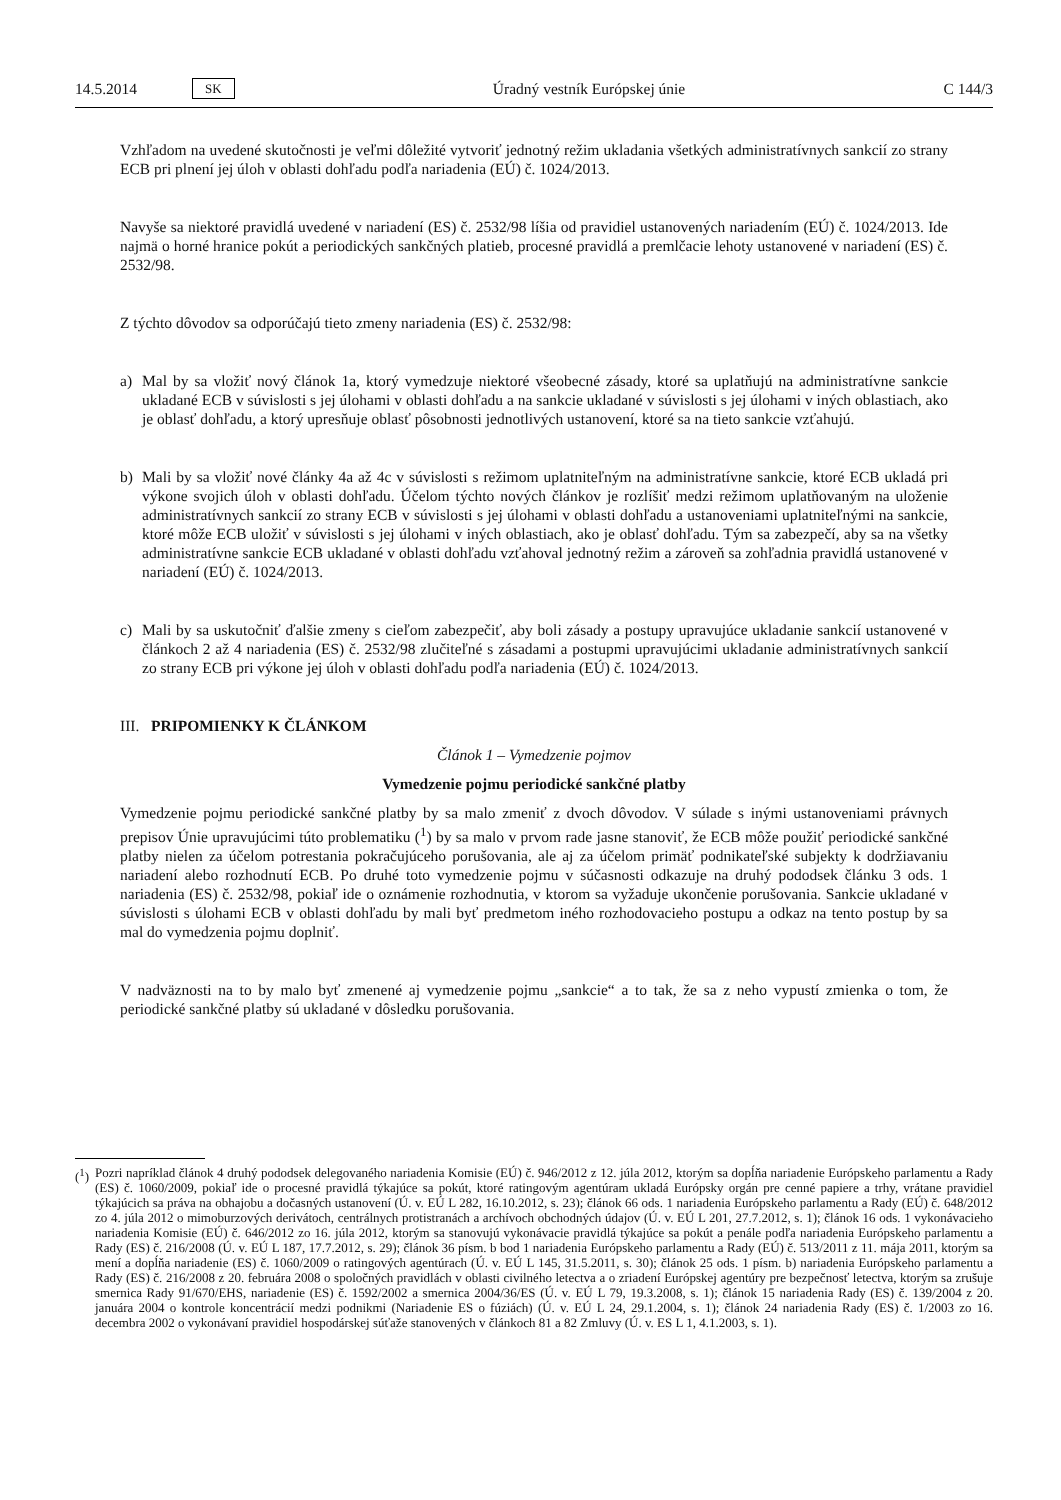14.5.2014 SK Úradný vestník Európskej únie C 144/3
Vzhľadom na uvedené skutočnosti je veľmi dôležité vytvoriť jednotný režim ukladania všetkých administratívnych sankcií zo strany ECB pri plnení jej úloh v oblasti dohľadu podľa nariadenia (EÚ) č. 1024/2013.
Navyše sa niektoré pravidlá uvedené v nariadení (ES) č. 2532/98 líšia od pravidiel ustanovených nariadením (EÚ) č. 1024/2013. Ide najmä o horné hranice pokút a periodických sankčných platieb, procesné pravidlá a premlčacie lehoty ustanovené v nariadení (ES) č. 2532/98.
Z týchto dôvodov sa odporúčajú tieto zmeny nariadenia (ES) č. 2532/98:
a) Mal by sa vložiť nový článok 1a, ktorý vymedzuje niektoré všeobecné zásady, ktoré sa uplatňujú na administratívne sankcie ukladané ECB v súvislosti s jej úlohami v oblasti dohľadu a na sankcie ukladané v súvislosti s jej úlohami v iných oblastiach, ako je oblasť dohľadu, a ktorý upresňuje oblasť pôsobnosti jednotlivých ustanovení, ktoré sa na tieto sankcie vzťahujú.
b) Mali by sa vložiť nové články 4a až 4c v súvislosti s režimom uplatniteľným na administratívne sankcie, ktoré ECB ukladá pri výkone svojich úloh v oblasti dohľadu. Účelom týchto nových článkov je rozlíšiť medzi režimom uplatňovaným na uloženie administratívnych sankcií zo strany ECB v súvislosti s jej úlohami v oblasti dohľadu a ustanoveniami uplatniteľnými na sankcie, ktoré môže ECB uložiť v súvislosti s jej úlohami v iných oblastiach, ako je oblasť dohľadu. Tým sa zabezpečí, aby sa na všetky administratívne sankcie ECB ukladané v oblasti dohľadu vzťahoval jednotný režim a zároveň sa zohľadnia pravidlá ustanovené v nariadení (EÚ) č. 1024/2013.
c) Mali by sa uskutočniť ďalšie zmeny s cieľom zabezpečiť, aby boli zásady a postupy upravujúce ukladanie sankcií ustanovené v článkoch 2 až 4 nariadenia (ES) č. 2532/98 zlučiteľné s zásadami a postupmi upravujúcimi ukladanie administratívnych sankcií zo strany ECB pri výkone jej úloh v oblasti dohľadu podľa nariadenia (EÚ) č. 1024/2013.
III. PRIPOMIENKY K ČLÁNKOM
Článok 1 – Vymedzenie pojmov
Vymedzenie pojmu periodické sankčné platby
Vymedzenie pojmu periodické sankčné platby by sa malo zmeniť z dvoch dôvodov. V súlade s inými ustanoveniami právnych prepisov Únie upravujúcimi túto problematiku (<sup>1</sup>) by sa malo v prvom rade jasne stanoviť, že ECB môže použiť periodické sankčné platby nielen za účelom potrestania pokračujúceho porušovania, ale aj za účelom primäť podnikateľské subjekty k dodržiavaniu nariadení alebo rozhodnutí ECB. Po druhé toto vymedzenie pojmu v súčasnosti odkazuje na druhý pododsek článku 3 ods. 1 nariadenia (ES) č. 2532/98, pokiaľ ide o oznámenie rozhodnutia, v ktorom sa vyžaduje ukončenie porušovania. Sankcie ukladané v súvislosti s úlohami ECB v oblasti dohľadu by mali byť predmetom iného rozhodovacieho postupu a odkaz na tento postup by sa mal do vymedzenia pojmu doplniť.
V nadväznosti na to by malo byť zmenené aj vymedzenie pojmu „sankcie“ a to tak, že sa z neho vypustí zmienka o tom, že periodické sankčné platby sú ukladané v dôsledku porušovania.
(<sup>1</sup>)
Pozri napríklad článok 4 druhý pododsek delegovaného nariadenia Komisie (EÚ) č. 946/2012 z 12. júla 2012, ktorým sa dopĺňa nariadenie Európskeho parlamentu a Rady (ES) č. 1060/2009, pokiaľ ide o procesné pravidlá týkajúce sa pokút, ktoré ratingovým agentúram ukladá Európsky orgán pre cenné papiere a trhy, vrátane pravidiel týkajúcich sa práva na obhajobu a dočasných ustanovení (Ú. v. EÚ L 282, 16.10.2012, s. 23); článok 66 ods. 1 nariadenia Európskeho parlamentu a Rady (EÚ) č. 648/2012 zo 4. júla 2012 o mimoburzových derivátoch, centrálnych protistranách a archívoch obchodných údajov (Ú. v. EÚ L 201, 27.7.2012, s. 1); článok 16 ods. 1 vykonávacieho nariadenia Komisie (EÚ) č. 646/2012 zo 16. júla 2012, ktorým sa stanovujú vykonávacie pravidlá týkajúce sa pokút a penále podľa nariadenia Európskeho parlamentu a Rady (ES) č. 216/2008 (Ú. v. EÚ L 187, 17.7.2012, s. 29); článok 36 písm. b bod 1 nariadenia Európskeho parlamentu a Rady (EÚ) č. 513/2011 z 11. mája 2011, ktorým sa mení a dopĺňa nariadenie (ES) č. 1060/2009 o ratingových agentúrach (Ú. v. EÚ L 145, 31.5.2011, s. 30); článok 25 ods. 1 písm. b) nariadenia Európskeho parlamentu a Rady (ES) č. 216/2008 z 20. februára 2008 o spoločných pravidlách v oblasti civilného letectva a o zriadení Európskej agentúry pre bezpečnosť letectva, ktorým sa zrušuje smernica Rady 91/670/EHS, nariadenie (ES) č. 1592/2002 a smernica 2004/36/ES (Ú. v. EÚ L 79, 19.3.2008, s. 1); článok 15 nariadenia Rady (ES) č. 139/2004 z 20. januára 2004 o kontrole koncentrácií medzi podnikmi (Nariadenie ES o fúziách) (Ú. v. EÚ L 24, 29.1.2004, s. 1); článok 24 nariadenia Rady (ES) č. 1/2003 zo 16. decembra 2002 o vykonávaní pravidiel hospodárskej súťaže stanovených v článkoch 81 a 82 Zmluvy (Ú. v. ES L 1, 4.1.2003, s. 1).